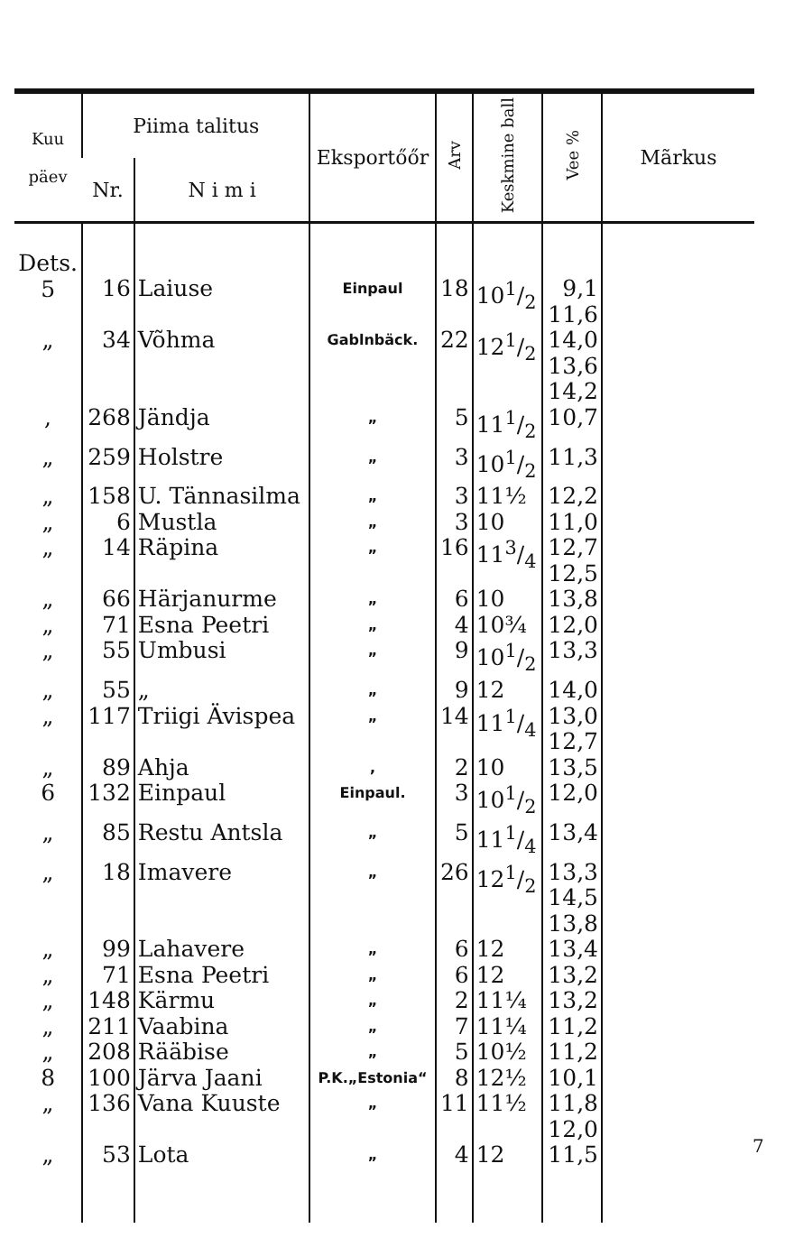| Kuu päev | Piima talitus | | Eksportőőr | Arv | Keskmine ball | Vee % | Mãrkus |
| --- | --- | --- | --- | --- | --- | --- | --- |
| | Nr. | N i m i | | | | | |
| Dets. 5 | 16 | Laiuse | Einpaul | 18 | 101/2 | 9,1 11,6 | |
| „ | 34 | Võhma | Gablnbäck. | 22 | 121/2 | 14,0 13,6 14,2 | |
| , | 268 | Jändja | „ | 5 | 111/2 | 10,7 | |
| „ | 259 | Holstre | „ | 3 | 101/2 | 11,3 | |
| „ | 158 | U. Tännasilma | „ | 3 | 11½ | 12,2 | |
| „ | 6 | Mustla | „ | 3 | 10 | 11,0 | |
| „ | 14 | Räpina | „ | 16 | 113/4 | 12,7 12,5 | |
| „ | 66 | Härjanurme | „ | 6 | 10 | 13,8 | |
| „ | 71 | Esna Peetri | „ | 4 | 10¾ | 12,0 | |
| „ | 55 | Umbusi | „ | 9 | 101/2 | 13,3 | |
| „ | 55 | „ | „ | 9 | 12 | 14,0 | |
| „ | 117 | Triigi Ävispea | „ | 14 | 111/4 | 13,0 12,7 | |
| „ | 89 | Ahja | , | 2 | 10 | 13,5 | |
| 6 | 132 | Einpaul | Einpaul. | 3 | 101/2 | 12,0 | |
| „ | 85 | Restu Antsla | „ | 5 | 111/4 | 13,4 | |
| „ | 18 | Imavere | „ | 26 | 121/2 | 13,3 14,5 13,8 | |
| „ | 99 | Lahavere | „ | 6 | 12 | 13,4 | |
| „ | 71 | Esna Peetri | „ | 6 | 12 | 13,2 | |
| „ | 148 | Kärmu | „ | 2 | 11¼ | 13,2 | |
| „ | 211 | Vaabina | „ | 7 | 11¼ | 11,2 | |
| „ | 208 | Rääbise | „ | 5 | 10½ | 11,2 | |
| 8 | 100 | Järva Jaani | P.K.„Estonia“ | 8 | 12½ | 10,1 | |
| „ | 136 | Vana Kuuste | „ | 11 | 11½ | 11,8 12,0 | |
| „ | 53 | Lota | „ | 4 | 12 | 11,5 | |
7